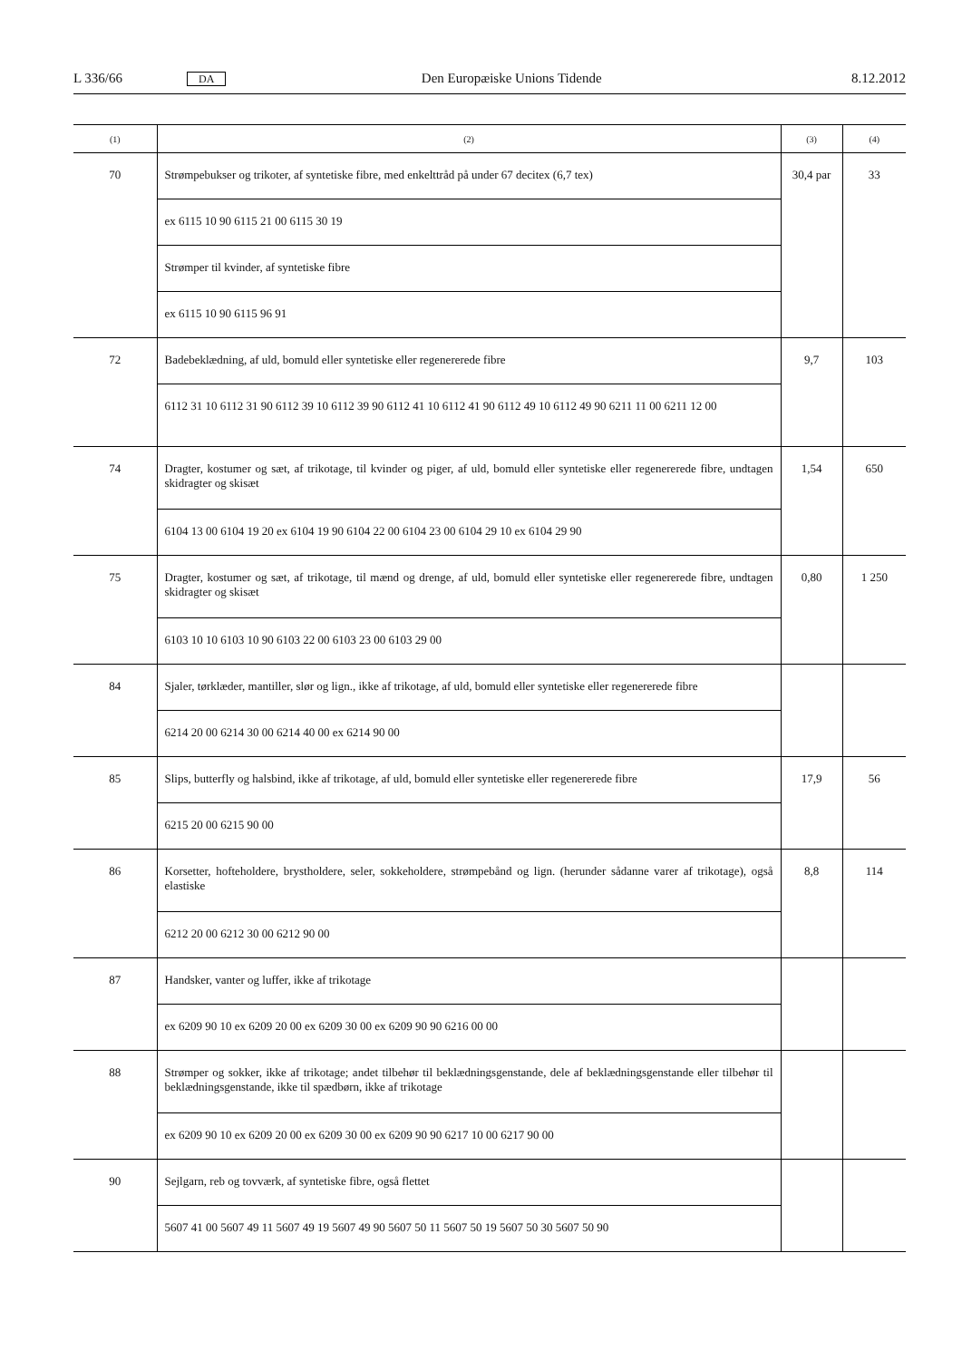L 336/66 DA Den Europæiske Unions Tidende 8.12.2012
| (1) | (2) | (3) | (4) |
| --- | --- | --- | --- |
| 70 | Strømpebukser og trikoter, af syntetiske fibre, med enkelttråd på under 67 decitex (6,7 tex) | 30,4 par | 33 |
| | ex 6115 10 90 6115 21 00 6115 30 19 | | |
| | Strømper til kvinder, af syntetiske fibre | | |
| | ex 6115 10 90 6115 96 91 | | |
| 72 | Badebeklædning, af uld, bomuld eller syntetiske eller regenererede fibre | 9,7 | 103 |
| | 6112 31 10 6112 31 90 6112 39 10 6112 39 90 6112 41 10 6112 41 90 6112 49 10 6112 49 90 6211 11 00 6211 12 00 | | |
| 74 | Dragter, kostumer og sæt, af trikotage, til kvinder og piger, af uld, bomuld eller syntetiske eller regenererede fibre, undtagen skidragter og skisæt | 1,54 | 650 |
| | 6104 13 00 6104 19 20 ex 6104 19 90 6104 22 00 6104 23 00 6104 29 10 ex 6104 29 90 | | |
| 75 | Dragter, kostumer og sæt, af trikotage, til mænd og drenge, af uld, bomuld eller syntetiske eller regenererede fibre, undtagen skidragter og skisæt | 0,80 | 1 250 |
| | 6103 10 10 6103 10 90 6103 22 00 6103 23 00 6103 29 00 | | |
| 84 | Sjaler, tørklæder, mantiller, slør og lign., ikke af trikotage, af uld, bomuld eller syntetiske eller regenererede fibre | | |
| | 6214 20 00 6214 30 00 6214 40 00 ex 6214 90 00 | | |
| 85 | Slips, butterfly og halsbind, ikke af trikotage, af uld, bomuld eller syntetiske eller regenererede fibre | 17,9 | 56 |
| | 6215 20 00 6215 90 00 | | |
| 86 | Korsetter, hofteholdere, brystholdere, seler, sokkeholdere, strømpebånd og lign. (herunder sådanne varer af trikotage), også elastiske | 8,8 | 114 |
| | 6212 20 00 6212 30 00 6212 90 00 | | |
| 87 | Handsker, vanter og luffer, ikke af trikotage | | |
| | ex 6209 90 10 ex 6209 20 00 ex 6209 30 00 ex 6209 90 90 6216 00 00 | | |
| 88 | Strømper og sokker, ikke af trikotage; andet tilbehør til beklædningsgenstande, dele af beklædningsgenstande eller tilbehør til beklædningsgenstande, ikke til spædbørn, ikke af trikotage | | |
| | ex 6209 90 10 ex 6209 20 00 ex 6209 30 00 ex 6209 90 90 6217 10 00 6217 90 00 | | |
| 90 | Sejlgarn, reb og tovværk, af syntetiske fibre, også flettet | | |
| | 5607 41 00 5607 49 11 5607 49 19 5607 49 90 5607 50 11 5607 50 19 5607 50 30 5607 50 90 | | |